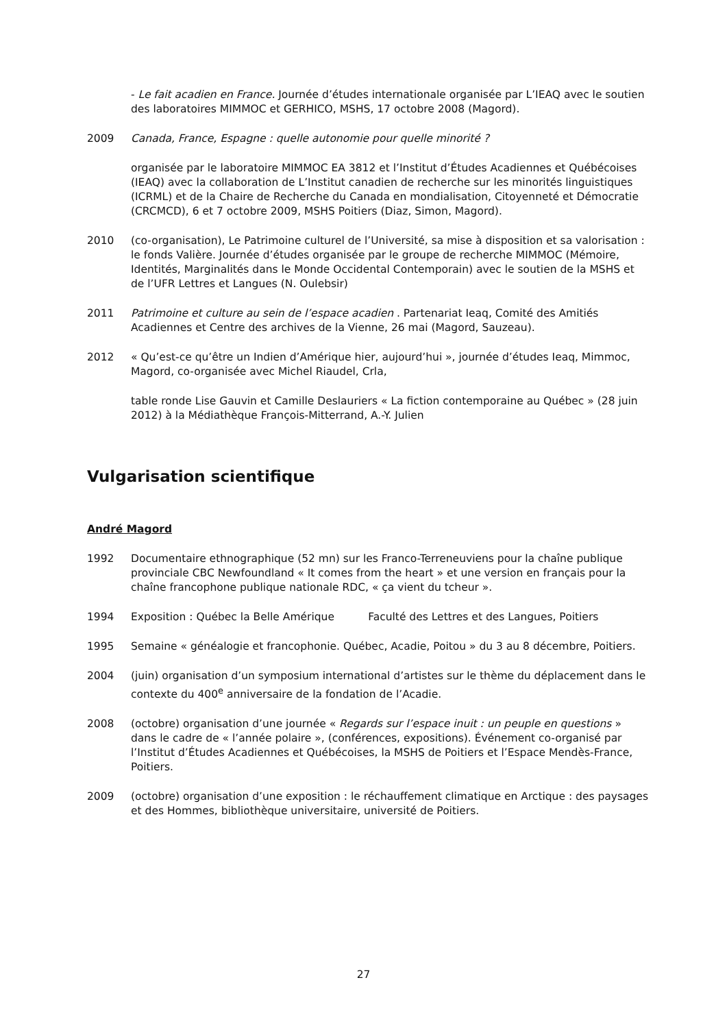- Le fait acadien en France. Journée d’études internationale organisée par L’IEAQ avec le soutien des laboratoires MIMMOC et GERHICO, MSHS, 17 octobre 2008 (Magord).
2009 Canada, France, Espagne : quelle autonomie pour quelle minorité ?
organisée par le laboratoire MIMMOC EA 3812 et l’Institut d’Études Acadiennes et Québécoises (IEAQ) avec la collaboration de L’Institut canadien de recherche sur les minorités linguistiques (ICRML) et de la Chaire de Recherche du Canada en mondialisation, Citoyenneté et Démocratie (CRCMCD), 6 et 7 octobre 2009, MSHS Poitiers (Diaz, Simon, Magord).
2010 (co-organisation), Le Patrimoine culturel de l’Université, sa mise à disposition et sa valorisation : le fonds Valière. Journée d’études organisée par le groupe de recherche MIMMOC (Mémoire, Identités, Marginalités dans le Monde Occidental Contemporain) avec le soutien de la MSHS et de l’UFR Lettres et Langues (N. Oulebsir)
2011 Patrimoine et culture au sein de l’espace acadien . Partenariat Ieaq, Comité des Amitiés Acadiennes et Centre des archives de la Vienne, 26 mai (Magord, Sauzeau).
2012 « Qu’est-ce qu’être un Indien d’Amérique hier, aujourd’hui », journée d’études Ieaq, Mimmoc, Magord, co-organisée avec Michel Riaudel, Crla,
table ronde Lise Gauvin et Camille Deslauriers « La fiction contemporaine au Québec » (28 juin 2012) à la Médiathèque François-Mitterrand, A.-Y. Julien
Vulgarisation scientifique
André Magord
1992 Documentaire ethnographique (52 mn) sur les Franco-Terreneuviens pour la chaîne publique provinciale CBC Newfoundland « It comes from the heart » et une version en français pour la chaîne francophone publique nationale RDC, « ça vient du tcheur ».
1994 Exposition : Québec la Belle Amérique Faculté des Lettres et des Langues, Poitiers
1995 Semaine « généalogie et francophonie. Québec, Acadie, Poitou » du 3 au 8 décembre, Poitiers.
2004 (juin) organisation d’un symposium international d’artistes sur le thème du déplacement dans le contexte du 400<sup>e</sup> anniversaire de la fondation de l’Acadie.
2008 (octobre) organisation d’une journée « Regards sur l’espace inuit : un peuple en questions » dans le cadre de « l’année polaire », (conférences, expositions). Événement co-organisé par l’Institut d’Études Acadiennes et Québécoises, la MSHS de Poitiers et l’Espace Mendès-France, Poitiers.
2009 (octobre) organisation d’une exposition : le réchauffement climatique en Arctique : des paysages et des Hommes, bibliothèque universitaire, université de Poitiers.
27